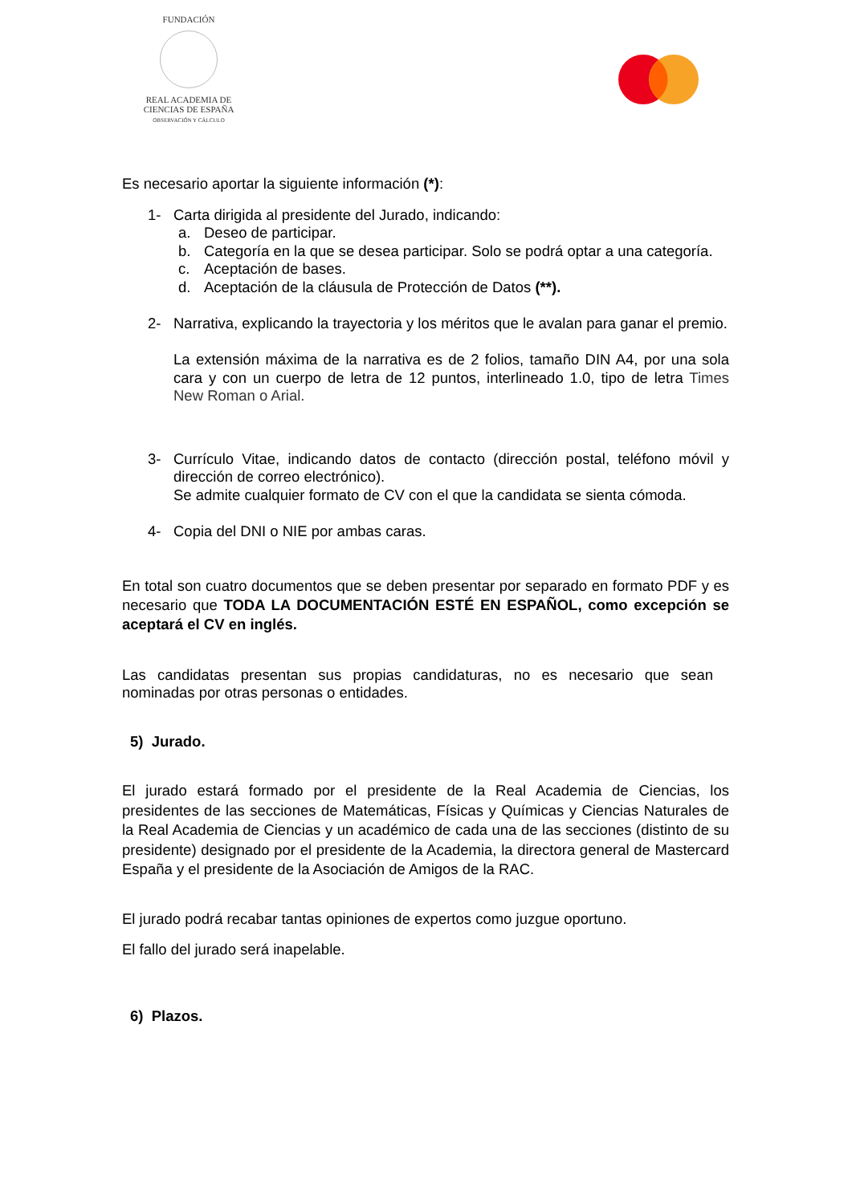FUNDACIÓN
REAL ACADEMIA DE CIENCIAS DE ESPAÑA
OBSERVACIÓN Y CÁLCULO
Es necesario aportar la siguiente información (*):
1- Carta dirigida al presidente del Jurado, indicando:
a. Deseo de participar.
b. Categoría en la que se desea participar. Solo se podrá optar a una categoría.
c. Aceptación de bases.
d. Aceptación de la cláusula de Protección de Datos (**).
2- Narrativa, explicando la trayectoria y los méritos que le avalan para ganar el premio.
La extensión máxima de la narrativa es de 2 folios, tamaño DIN A4, por una sola cara y con un cuerpo de letra de 12 puntos, interlineado 1.0, tipo de letra Times New Roman o Arial.
3- Currículo Vitae, indicando datos de contacto (dirección postal, teléfono móvil y dirección de correo electrónico).
Se admite cualquier formato de CV con el que la candidata se sienta cómoda.
4- Copia del DNI o NIE por ambas caras.
En total son cuatro documentos que se deben presentar por separado en formato PDF y es necesario que TODA LA DOCUMENTACIÓN ESTÉ EN ESPAÑOL, como excepción se aceptará el CV en inglés.
Las candidatas presentan sus propias candidaturas, no es necesario que sean nominadas por otras personas o entidades.
5) Jurado.
El jurado estará formado por el presidente de la Real Academia de Ciencias, los presidentes de las secciones de Matemáticas, Físicas y Químicas y Ciencias Naturales de la Real Academia de Ciencias y un académico de cada una de las secciones (distinto de su presidente) designado por el presidente de la Academia, la directora general de Mastercard España y el presidente de la Asociación de Amigos de la RAC.
El jurado podrá recabar tantas opiniones de expertos como juzgue oportuno.
El fallo del jurado será inapelable.
6) Plazos.